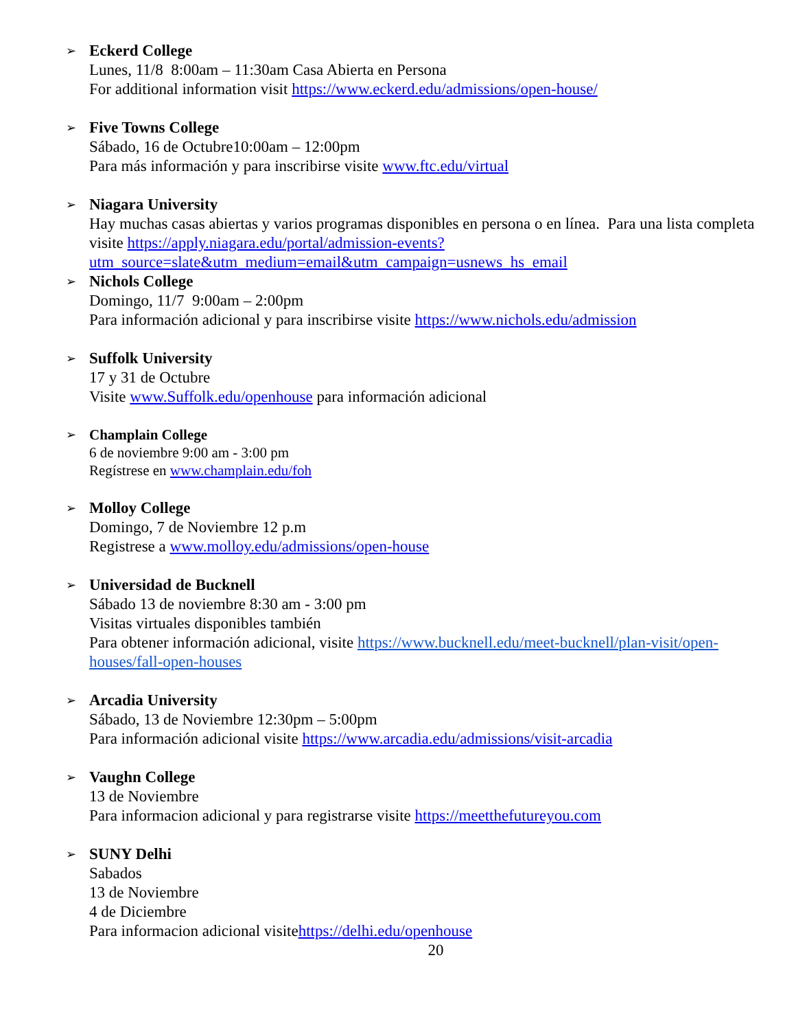➢ Eckerd College
Lunes, 11/8 8:00am – 11:30am Casa Abierta en Persona
For additional information visit https://www.eckerd.edu/admissions/open-house/
➢ Five Towns College
Sábado, 16 de Octubre10:00am – 12:00pm
Para más información y para inscribirse visite www.ftc.edu/virtual
➢ Niagara University
Hay muchas casas abiertas y varios programas disponibles en persona o en línea. Para una lista completa visite https://apply.niagara.edu/portal/admission-events?utm_source=slate&utm_medium=email&utm_campaign=usnews_hs_email
➢ Nichols College
Domingo, 11/7 9:00am – 2:00pm
Para información adicional y para inscribirse visite https://www.nichols.edu/admission
➢ Suffolk University
17 y 31 de Octubre
Visite www.Suffolk.edu/openhouse para información adicional
➢ Champlain College
6 de noviembre 9:00 am - 3:00 pm
Regístrese en www.champlain.edu/foh
➢ Molloy College
Domingo, 7 de Noviembre 12 p.m
Registrese a www.molloy.edu/admissions/open-house
➢ Universidad de Bucknell
Sábado 13 de noviembre 8:30 am - 3:00 pm
Visitas virtuales disponibles también
Para obtener información adicional, visite https://www.bucknell.edu/meet-bucknell/plan-visit/open-houses/fall-open-houses
➢ Arcadia University
Sábado, 13 de Noviembre 12:30pm – 5:00pm
Para información adicional visite https://www.arcadia.edu/admissions/visit-arcadia
➢ Vaughn College
13 de Noviembre
Para informacion adicional y para registrarse visite https://meetthefutureyou.com
➢ SUNY Delhi
Sabados
13 de Noviembre
4 de Diciembre
Para informacion adicional visitehttps://delhi.edu/openhouse
20